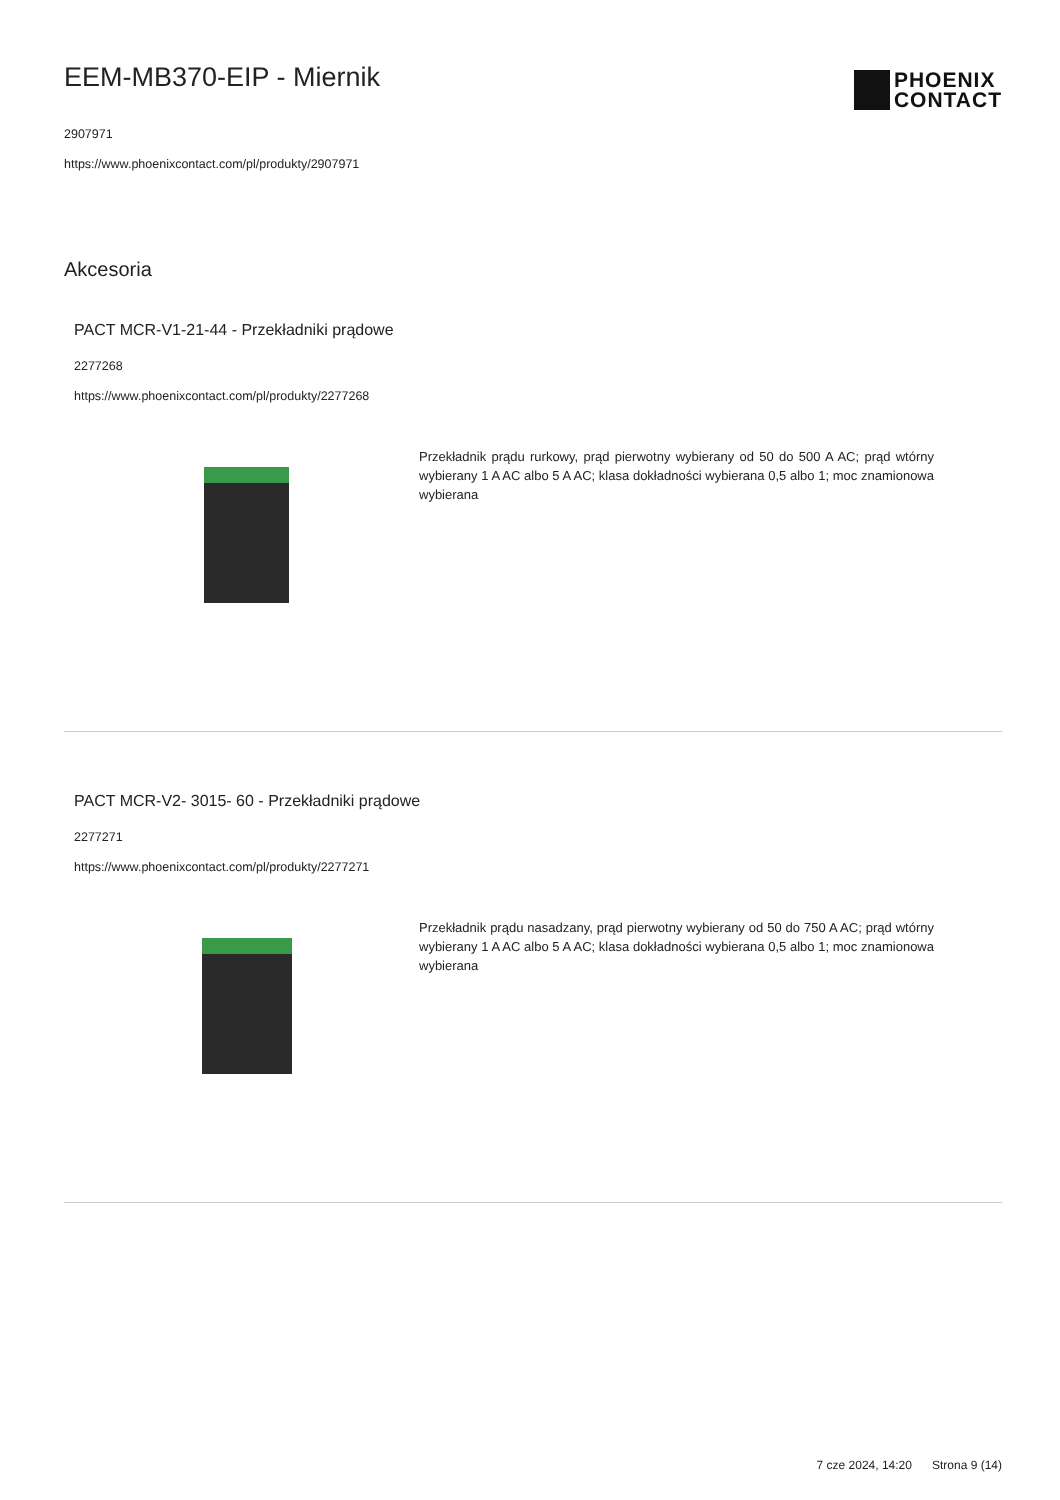EEM-MB370-EIP - Miernik
2907971
https://www.phoenixcontact.com/pl/produkty/2907971
PHOENIX
CONTACT
Akcesoria
PACT MCR-V1-21-44 - Przekładniki prądowe
2277268
https://www.phoenixcontact.com/pl/produkty/2277268
Przekładnik prądu rurkowy, prąd pierwotny wybierany od 50 do 500 A AC; prąd wtórny wybierany 1 A AC albo 5 A AC; klasa dokładności wybierana 0,5 albo 1; moc znamionowa wybierana
PACT MCR-V2- 3015- 60 - Przekładniki prądowe
2277271
https://www.phoenixcontact.com/pl/produkty/2277271
Przekładnik prądu nasadzany, prąd pierwotny wybierany od 50 do 750 A AC; prąd wtórny wybierany 1 A AC albo 5 A AC; klasa dokładności wybierana 0,5 albo 1; moc znamionowa wybierana
7 cze 2024, 14:20 Strona 9 (14)